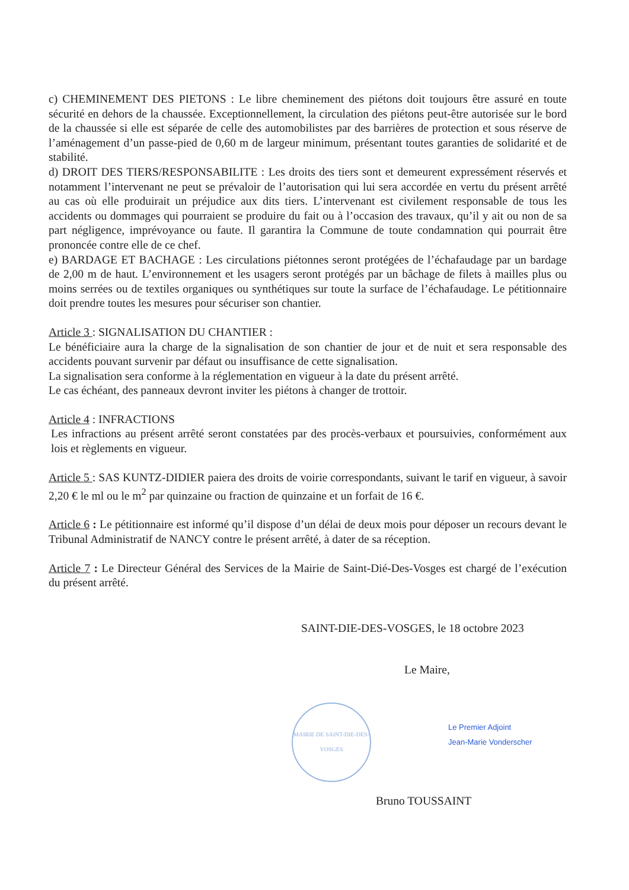c) CHEMINEMENT DES PIETONS : Le libre cheminement des piétons doit toujours être assuré en toute sécurité en dehors de la chaussée. Exceptionnellement, la circulation des piétons peut-être autorisée sur le bord de la chaussée si elle est séparée de celle des automobilistes par des barrières de protection et sous réserve de l’aménagement d’un passe-pied de 0,60 m de largeur minimum, présentant toutes garanties de solidarité et de stabilité.
d) DROIT DES TIERS/RESPONSABILITE : Les droits des tiers sont et demeurent expressément réservés et notamment l’intervenant ne peut se prévaloir de l’autorisation qui lui sera accordée en vertu du présent arrêté au cas où elle produirait un préjudice aux dits tiers. L’intervenant est civilement responsable de tous les accidents ou dommages qui pourraient se produire du fait ou à l’occasion des travaux, qu’il y ait ou non de sa part négligence, imprévoyance ou faute. Il garantira la Commune de toute condamnation qui pourrait être prononcée contre elle de ce chef.
e) BARDAGE ET BACHAGE : Les circulations piétonnes seront protégées de l’échafaudage par un bardage de 2,00 m de haut. L’environnement et les usagers seront protégés par un bâchage de filets à mailles plus ou moins serrées ou de textiles organiques ou synthétiques sur toute la surface de l’échafaudage. Le pétitionnaire doit prendre toutes les mesures pour sécuriser son chantier.
Article 3 : SIGNALISATION DU CHANTIER :
Le bénéficiaire aura la charge de la signalisation de son chantier de jour et de nuit et sera responsable des accidents pouvant survenir par défaut ou insuffisance de cette signalisation.
La signalisation sera conforme à la réglementation en vigueur à la date du présent arrêté.
Le cas échéant, des panneaux devront inviter les piétons à changer de trottoir.
Article 4 : INFRACTIONS
Les infractions au présent arrêté seront constatées par des procès-verbaux et poursuivies, conformément aux lois et règlements en vigueur.
Article 5 : SAS KUNTZ-DIDIER paiera des droits de voirie correspondants, suivant le tarif en vigueur, à savoir 2,20 € le ml ou le m<sup>2</sup> par quinzaine ou fraction de quinzaine et un forfait de 16 €.
Article 6 : Le pétitionnaire est informé qu’il dispose d’un délai de deux mois pour déposer un recours devant le Tribunal Administratif de NANCY contre le présent arrêté, à dater de sa réception.
Article 7 : Le Directeur Général des Services de la Mairie de Saint-Dié-Des-Vosges est chargé de l’exécution du présent arrêté.
SAINT-DIE-DES-VOSGES, le 18 octobre 2023
Le Maire,
MAIRIE DE SAINT-DIE-DES-VOSGES
Le Premier Adjoint
Jean-Marie Vonderscher
Bruno TOUSSAINT